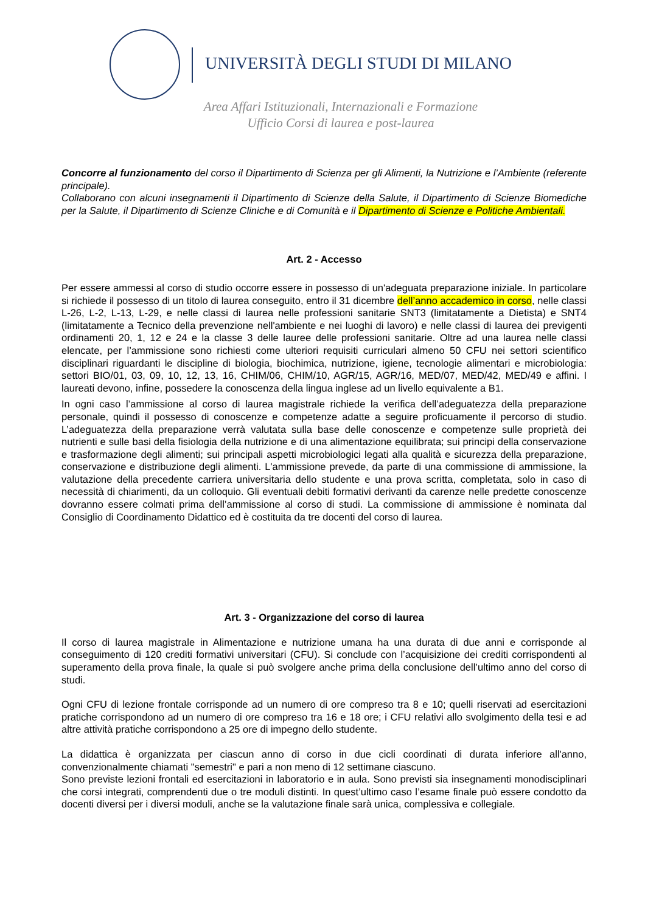UNIVERSITÀ DEGLI STUDI DI MILANO
Area Affari Istituzionali, Internazionali e Formazione
Ufficio Corsi di laurea e post-laurea
Concorre al funzionamento del corso il Dipartimento di Scienza per gli Alimenti, la Nutrizione e l’Ambiente (referente principale).
Collaborano con alcuni insegnamenti il Dipartimento di Scienze della Salute, il Dipartimento di Scienze Biomediche per la Salute, il Dipartimento di Scienze Cliniche e di Comunità e il Dipartimento di Scienze e Politiche Ambientali.
Art. 2 - Accesso
Per essere ammessi al corso di studio occorre essere in possesso di un'adeguata preparazione iniziale. In particolare si richiede il possesso di un titolo di laurea conseguito, entro il 31 dicembre dell’anno accademico in corso, nelle classi L-26, L-2, L-13, L-29, e nelle classi di laurea nelle professioni sanitarie SNT3 (limitatamente a Dietista) e SNT4 (limitatamente a Tecnico della prevenzione nell'ambiente e nei luoghi di lavoro) e nelle classi di laurea dei previgenti ordinamenti 20, 1, 12 e 24 e la classe 3 delle lauree delle professioni sanitarie. Oltre ad una laurea nelle classi elencate, per l’ammissione sono richiesti come ulteriori requisiti curriculari almeno 50 CFU nei settori scientifico disciplinari riguardanti le discipline di biologia, biochimica, nutrizione, igiene, tecnologie alimentari e microbiologia: settori BIO/01, 03, 09, 10, 12, 13, 16, CHIM/06, CHIM/10, AGR/15, AGR/16, MED/07, MED/42, MED/49 e affini. I laureati devono, infine, possedere la conoscenza della lingua inglese ad un livello equivalente a B1.
In ogni caso l’ammissione al corso di laurea magistrale richiede la verifica dell’adeguatezza della preparazione personale, quindi il possesso di conoscenze e competenze adatte a seguire proficuamente il percorso di studio. L’adeguatezza della preparazione verrà valutata sulla base delle conoscenze e competenze sulle proprietà dei nutrienti e sulle basi della fisiologia della nutrizione e di una alimentazione equilibrata; sui principi della conservazione e trasformazione degli alimenti; sui principali aspetti microbiologici legati alla qualità e sicurezza della preparazione, conservazione e distribuzione degli alimenti. L'ammissione prevede, da parte di una commissione di ammissione, la valutazione della precedente carriera universitaria dello studente e una prova scritta, completata, solo in caso di necessità di chiarimenti, da un colloquio. Gli eventuali debiti formativi derivanti da carenze nelle predette conoscenze dovranno essere colmati prima dell’ammissione al corso di studi. La commissione di ammissione è nominata dal Consiglio di Coordinamento Didattico ed è costituita da tre docenti del corso di laurea.
Art. 3 - Organizzazione del corso di laurea
Il corso di laurea magistrale in Alimentazione e nutrizione umana ha una durata di due anni e corrisponde al conseguimento di 120 crediti formativi universitari (CFU). Si conclude con l’acquisizione dei crediti corrispondenti al superamento della prova finale, la quale si può svolgere anche prima della conclusione dell’ultimo anno del corso di studi.
Ogni CFU di lezione frontale corrisponde ad un numero di ore compreso tra 8 e 10; quelli riservati ad esercitazioni pratiche corrispondono ad un numero di ore compreso tra 16 e 18 ore; i CFU relativi allo svolgimento della tesi e ad altre attività pratiche corrispondono a 25 ore di impegno dello studente.
La didattica è organizzata per ciascun anno di corso in due cicli coordinati di durata inferiore all'anno, convenzionalmente chiamati "semestri" e pari a non meno di 12 settimane ciascuno.
Sono previste lezioni frontali ed esercitazioni in laboratorio e in aula. Sono previsti sia insegnamenti monodisciplinari che corsi integrati, comprendenti due o tre moduli distinti. In quest’ultimo caso l’esame finale può essere condotto da docenti diversi per i diversi moduli, anche se la valutazione finale sarà unica, complessiva e collegiale.